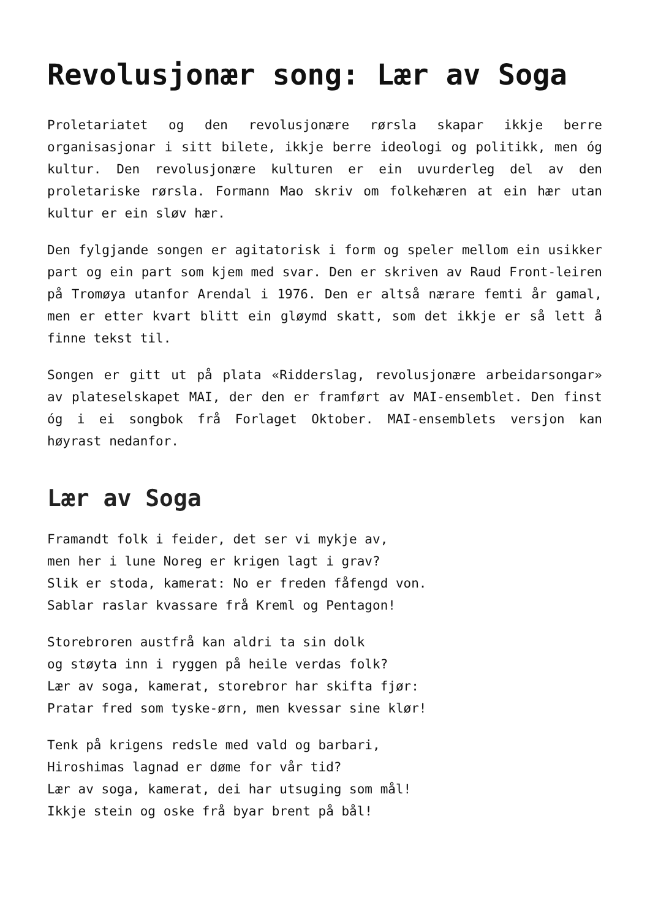Revolusjonær song: Lær av Soga
Proletariatet og den revolusjonære rørsla skapar ikkje berre organisasjonar i sitt bilete, ikkje berre ideologi og politikk, men óg kultur. Den revolusjonære kulturen er ein uvurderleg del av den proletariske rørsla. Formann Mao skriv om folkehæren at ein hær utan kultur er ein sløv hær.
Den fylgjande songen er agitatorisk i form og speler mellom ein usikker part og ein part som kjem med svar. Den er skriven av Raud Front-leiren på Tromøya utanfor Arendal i 1976. Den er altså nærare femti år gamal, men er etter kvart blitt ein gløymd skatt, som det ikkje er så lett å finne tekst til.
Songen er gitt ut på plata «Ridderslag, revolusjonære arbeidarsongar» av plateselskapet MAI, der den er framført av MAI-ensemblet. Den finst óg i ei songbok frå Forlaget Oktober. MAI-ensemblets versjon kan høyrast nedanfor.
Lær av Soga
Framandt folk i feider, det ser vi mykje av,
men her i lune Noreg er krigen lagt i grav?
Slik er stoda, kamerat: No er freden fåfengd von.
Sablar raslar kvassare frå Kreml og Pentagon!
Storebroren austfrå kan aldri ta sin dolk
og støyta inn i ryggen på heile verdas folk?
Lær av soga, kamerat, storebror har skifta fjør:
Pratar fred som tyske-ørn, men kvessar sine klør!
Tenk på krigens redsle med vald og barbari,
Hiroshimas lagnad er døme for vår tid?
Lær av soga, kamerat, dei har utsuging som mål!
Ikkje stein og oske frå byar brent på bål!